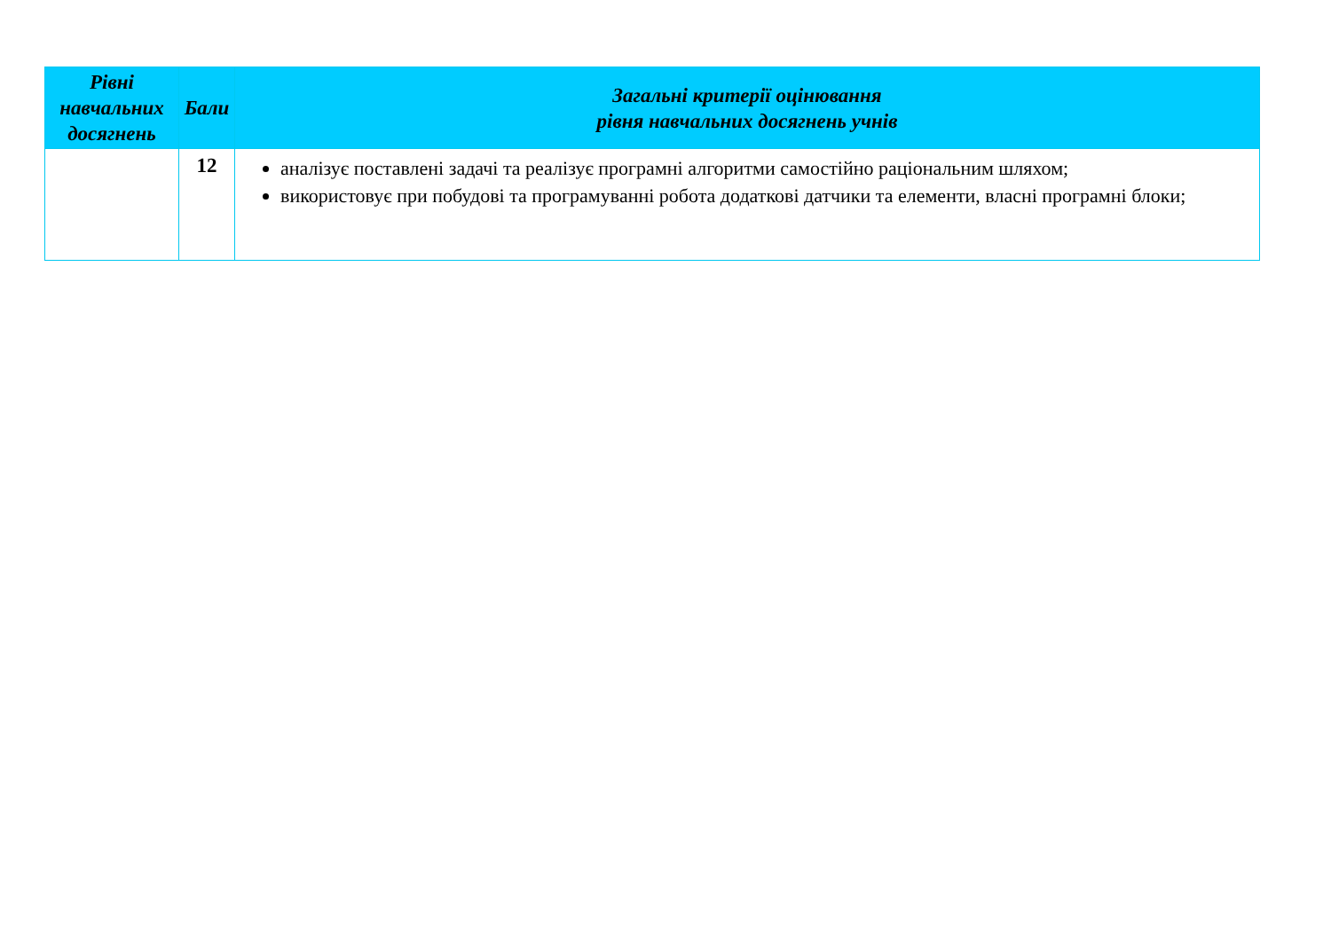| Рівні навчальних досягнень | Бали | Загальні критерії оцінювання рівня навчальних досягнень учнів |
| --- | --- | --- |
| | 12 | аналізує поставлені задачі та реалізує програмні алгоритми самостійно раціональним шляхом; використовує при побудові та програмуванні робота додаткові датчики та елементи, власні програмні блоки; |